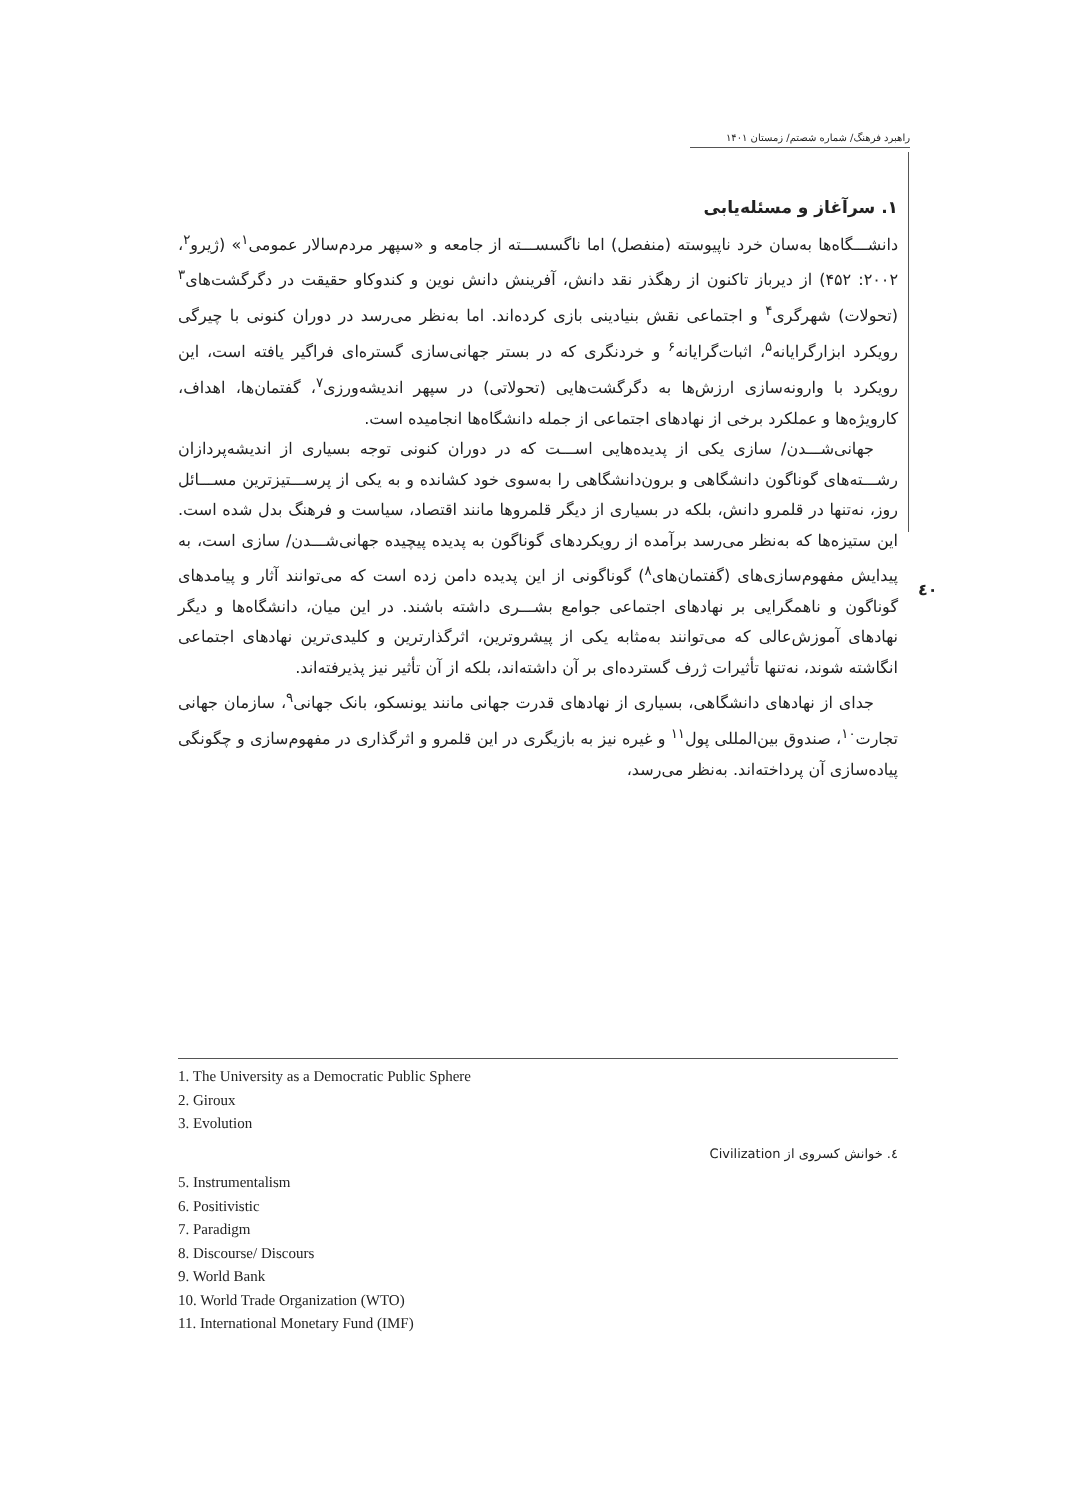راهبرد فرهنگ/ شماره شصتم/ زمستان ۱۴۰۱
٤٠
۱. سرآغاز و مسئله‌یابی
دانشـــگاه‌ها به‌سان خرد ناپیوسته (منفصل) اما ناگسســـته از جامعه و «سپهر مردم‌سالار عمومی<sup>۱</sup>» (ژیرو<sup>۲</sup>، ۲۰۰۲: ۴۵۲) از دیرباز تاکنون از رهگذر نقد دانش، آفرینش دانش نوین و کندوکاو حقیقت در دگرگشت‌های<sup>۳</sup> (تحولات) شهرگری<sup>۴</sup> و اجتماعی نقش بنیادینی بازی کرده‌اند. اما به‌نظر می‌رسد در دوران کنونی با چیرگی رویکرد ابزارگرایانه<sup>۵</sup>، اثبات‌گرایانه<sup>۶</sup> و خردنگری که در بستر جهانی‌سازی گستره‌ای فراگیر یافته است، این رویکرد با وارونه‌سازی ارزش‌ها به دگرگشت‌هایی (تحولاتی) در سپهر اندیشه‌ورزی<sup>۷</sup>، گفتمان‌ها، اهداف، کارویژه‌ها و عملکرد برخی از نهادهای اجتماعی از جمله دانشگاه‌ها انجامیده است.
جهانی‌شـــدن/ سازی یکی از پدیده‌هایی اســـت که در دوران کنونی توجه بسیاری از اندیشه‌پردازان رشـــته‌های گوناگون دانشگاهی و برون‌دانشگاهی را به‌سوی خود کشانده و به یکی از پرســـتیزترین مســـائل روز، نه‌تنها در قلمرو دانش، بلکه در بسیاری از دیگر قلمروها مانند اقتصاد، سیاست و فرهنگ بدل شده است. این ستیزه‌ها که به‌نظر می‌رسد برآمده از رویکردهای گوناگون به پدیده پیچیده جهانی‌شـــدن/ سازی است، به پیدایش مفهوم‌سازی‌های (گفتمان‌های<sup>۸</sup>) گوناگونی از این پدیده دامن زده است که می‌توانند آثار و پیامدهای گوناگون و ناهمگرایی بر نهادهای اجتماعی جوامع بشـــری داشته باشند. در این میان، دانشگاه‌ها و دیگر نهادهای آموزش‌عالی که می‌توانند به‌مثابه یکی از پیشروترین، اثرگذارترین و کلیدی‌ترین نهادهای اجتماعی انگاشته شوند، نه‌تنها تأثیرات ژرف گسترده‌ای بر آن داشته‌اند، بلکه از آن تأثیر نیز پذیرفته‌اند.
جدای از نهادهای دانشگاهی، بسیاری از نهادهای قدرت جهانی مانند یونسکو، بانک جهانی<sup>۹</sup>، سازمان جهانی تجارت<sup>۱۰</sup>، صندوق بین‌المللی پول<sup>۱۱</sup> و غیره نیز به بازیگری در این قلمرو و اثرگذاری در مفهوم‌سازی و چگونگی پیاده‌سازی آن پرداخته‌اند. به‌نظر می‌رسد،
1. The University as a Democratic Public Sphere
2. Giroux
3. Evolution
٤. خوانش کسروی از Civilization
5. Instrumentalism
6. Positivistic
7. Paradigm
8. Discourse/ Discours
9. World Bank
10. World Trade Organization (WTO)
11. International Monetary Fund (IMF)